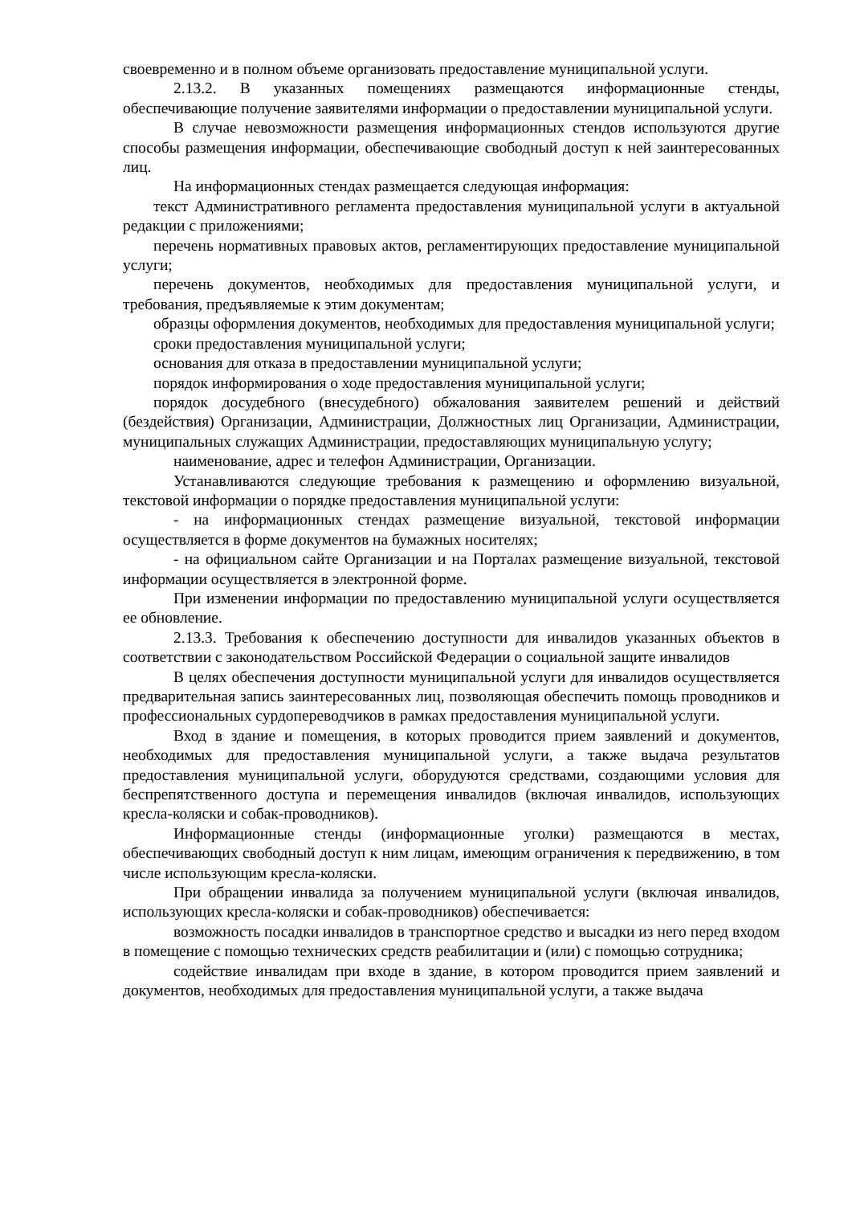своевременно и в полном объеме организовать предоставление муниципальной услуги.
2.13.2. В указанных помещениях размещаются информационные стенды, обеспечивающие получение заявителями информации о предоставлении муниципальной услуги.
В случае невозможности размещения информационных стендов используются другие способы размещения информации, обеспечивающие свободный доступ к ней заинтересованных лиц.
На информационных стендах размещается следующая информация:
текст Административного регламента предоставления муниципальной услуги в актуальной редакции с приложениями;
перечень нормативных правовых актов, регламентирующих предоставление муниципальной услуги;
перечень документов, необходимых для предоставления муниципальной услуги, и требования, предъявляемые к этим документам;
образцы оформления документов, необходимых для предоставления муниципальной услуги;
сроки предоставления муниципальной услуги;
основания для отказа в предоставлении муниципальной услуги;
порядок информирования о ходе предоставления муниципальной услуги;
порядок досудебного (внесудебного) обжалования заявителем решений и действий (бездействия) Организации, Администрации, Должностных лиц Организации, Администрации, муниципальных служащих Администрации, предоставляющих муниципальную услугу;
наименование, адрес и телефон Администрации, Организации.
Устанавливаются следующие требования к размещению и оформлению визуальной, текстовой информации о порядке предоставления муниципальной услуги:
- на информационных стендах размещение визуальной, текстовой информации осуществляется в форме документов на бумажных носителях;
- на официальном сайте Организации и на Порталах размещение визуальной, текстовой информации осуществляется в электронной форме.
При изменении информации по предоставлению муниципальной услуги осуществляется ее обновление.
2.13.3. Требования к обеспечению доступности для инвалидов указанных объектов в соответствии с законодательством Российской Федерации о социальной защите инвалидов
В целях обеспечения доступности муниципальной услуги для инвалидов осуществляется предварительная запись заинтересованных лиц, позволяющая обеспечить помощь проводников и профессиональных сурдопереводчиков в рамках предоставления муниципальной услуги.
Вход в здание и помещения, в которых проводится прием заявлений и документов, необходимых для предоставления муниципальной услуги, а также выдача результатов предоставления муниципальной услуги, оборудуются средствами, создающими условия для беспрепятственного доступа и перемещения инвалидов (включая инвалидов, использующих кресла-коляски и собак-проводников).
Информационные стенды (информационные уголки) размещаются в местах, обеспечивающих свободный доступ к ним лицам, имеющим ограничения к передвижению, в том числе использующим кресла-коляски.
При обращении инвалида за получением муниципальной услуги (включая инвалидов, использующих кресла-коляски и собак-проводников) обеспечивается:
возможность посадки инвалидов в транспортное средство и высадки из него перед входом в помещение с помощью технических средств реабилитации и (или) с помощью сотрудника;
содействие инвалидам при входе в здание, в котором проводится прием заявлений и документов, необходимых для предоставления муниципальной услуги, а также выдача